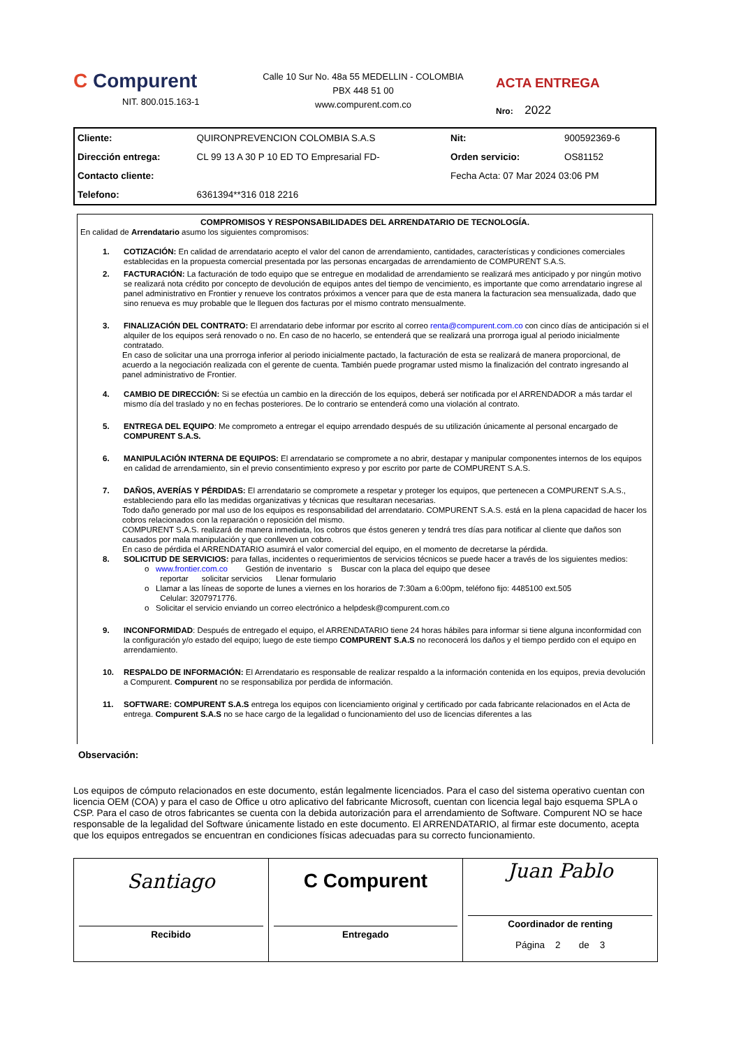C Compurent
NIT. 800.015.163-1
Calle 10 Sur No. 48a 55 MEDELLIN - COLOMBIA
PBX 448 51 00
www.compurent.com.co
ACTA ENTREGA
Nro: 2022
| Cliente: | QUIRONPREVENCION COLOMBIA S.A.S | Nit: | 900592369-6 |
| Dirección entrega: | CL 99 13 A 30 P 10 ED TO Empresarial FD- | Orden servicio: | OS81152 |
| Contacto cliente: | | Fecha Acta: 07 Mar 2024 03:06 PM | |
| Telefono: | 6361394**316 018 2216 | | |
COMPROMISOS Y RESPONSABILIDADES DEL ARRENDATARIO DE TECNOLOGÍA.
En calidad de Arrendatario asumo los siguientes compromisos:
1. COTIZACIÓN: En calidad de arrendatario acepto el valor del canon de arrendamiento, cantidades, características y condiciones comerciales establecidas en la propuesta comercial presentada por las personas encargadas de arrendamiento de COMPURENT S.A.S.
2. FACTURACIÓN: La facturación de todo equipo que se entregue en modalidad de arrendamiento se realizará mes anticipado y por ningún motivo se realizará nota crédito por concepto de devolución de equipos antes del tiempo de vencimiento, es importante que como arrendatario ingrese al panel administrativo en Frontier y renueve los contratos próximos a vencer para que de esta manera la facturacion sea mensualizada, dado que sino renueva es muy probable que le lleguen dos facturas por el mismo contrato mensualmente.
3. FINALIZACIÓN DEL CONTRATO: El arrendatario debe informar por escrito al correo renta@compurent.com.co con cinco días de anticipación si el alquiler de los equipos será renovado o no. En caso de no hacerlo, se entenderá que se realizará una prorroga igual al periodo inicialmente contratado.
En caso de solicitar una una prorroga inferior al periodo inicialmente pactado, la facturación de esta se realizará de manera proporcional, de acuerdo a la negociación realizada con el gerente de cuenta. También puede programar usted mismo la finalización del contrato ingresando al panel administrativo de Frontier.
4. CAMBIO DE DIRECCIÓN: Si se efectúa un cambio en la dirección de los equipos, deberá ser notificada por el ARRENDADOR a más tardar el mismo día del traslado y no en fechas posteriores. De lo contrario se entenderá como una violación al contrato.
5. ENTREGA DEL EQUIPO: Me comprometo a entregar el equipo arrendado después de su utilización únicamente al personal encargado de COMPURENT S.A.S.
6. MANIPULACIÓN INTERNA DE EQUIPOS: El arrendatario se compromete a no abrir, destapar y manipular componentes internos de los equipos en calidad de arrendamiento, sin el previo consentimiento expreso y por escrito por parte de COMPURENT S.A.S.
7. DAÑOS, AVERÍAS Y PÉRDIDAS: El arrendatario se compromete a respetar y proteger los equipos, que pertenecen a COMPURENT S.A.S., estableciendo para ello las medidas organizativas y técnicas que resultaran necesarias.
Todo daño generado por mal uso de los equipos es responsabilidad del arrendatario. COMPURENT S.A.S. está en la plena capacidad de hacer los cobros relacionados con la reparación o reposición del mismo.
COMPURENT S.A.S. realizará de manera inmediata, los cobros que éstos generen y tendrá tres días para notificar al cliente que daños son causados por mala manipulación y que conlleven un cobro.
En caso de pérdida el ARRENDATARIO asumirá el valor comercial del equipo, en el momento de decretarse la pérdida.
8. SOLICITUD DE SERVICIOS: para fallas, incidentes o requerimientos de servicios técnicos se puede hacer a través de los siguientes medios:
o www.frontier.com.co Gestión de inventario s Buscar con la placa del equipo que desee
reportar solicitar servicios Llenar formulario
o Llamar a las líneas de soporte de lunes a viernes en los horarios de 7:30am a 6:00pm, teléfono fijo: 4485100 ext.505
Celular: 3207971776.
o Solicitar el servicio enviando un correo electrónico a helpdesk@compurent.com.co
9. INCONFORMIDAD: Después de entregado el equipo, el ARRENDATARIO tiene 24 horas hábiles para informar si tiene alguna inconformidad con la configuración y/o estado del equipo; luego de este tiempo COMPURENT S.A.S no reconocerá los daños y el tiempo perdido con el equipo en arrendamiento.
10. RESPALDO DE INFORMACIÓN: El Arrendatario es responsable de realizar respaldo a la información contenida en los equipos, previa devolución a Compurent. Compurent no se responsabiliza por perdida de información.
11. SOFTWARE: COMPURENT S.A.S entrega los equipos con licenciamiento original y certificado por cada fabricante relacionados en el Acta de entrega. Compurent S.A.S no se hace cargo de la legalidad o funcionamiento del uso de licencias diferentes a las
Observación:
Los equipos de cómputo relacionados en este documento, están legalmente licenciados. Para el caso del sistema operativo cuentan con licencia OEM (COA) y para el caso de Office u otro aplicativo del fabricante Microsoft, cuentan con licencia legal bajo esquema SPLA o CSP. Para el caso de otros fabricantes se cuenta con la debida autorización para el arrendamiento de Software. Compurent NO se hace responsable de la legalidad del Software únicamente listado en este documento. El ARRENDATARIO, al firmar este documento, acepta que los equipos entregados se encuentran en condiciones físicas adecuadas para su correcto funcionamiento.
| Santiago Recibido | C Compurent Entregado | Juan Pablo Coordinador de renting Página 2 de 3 |